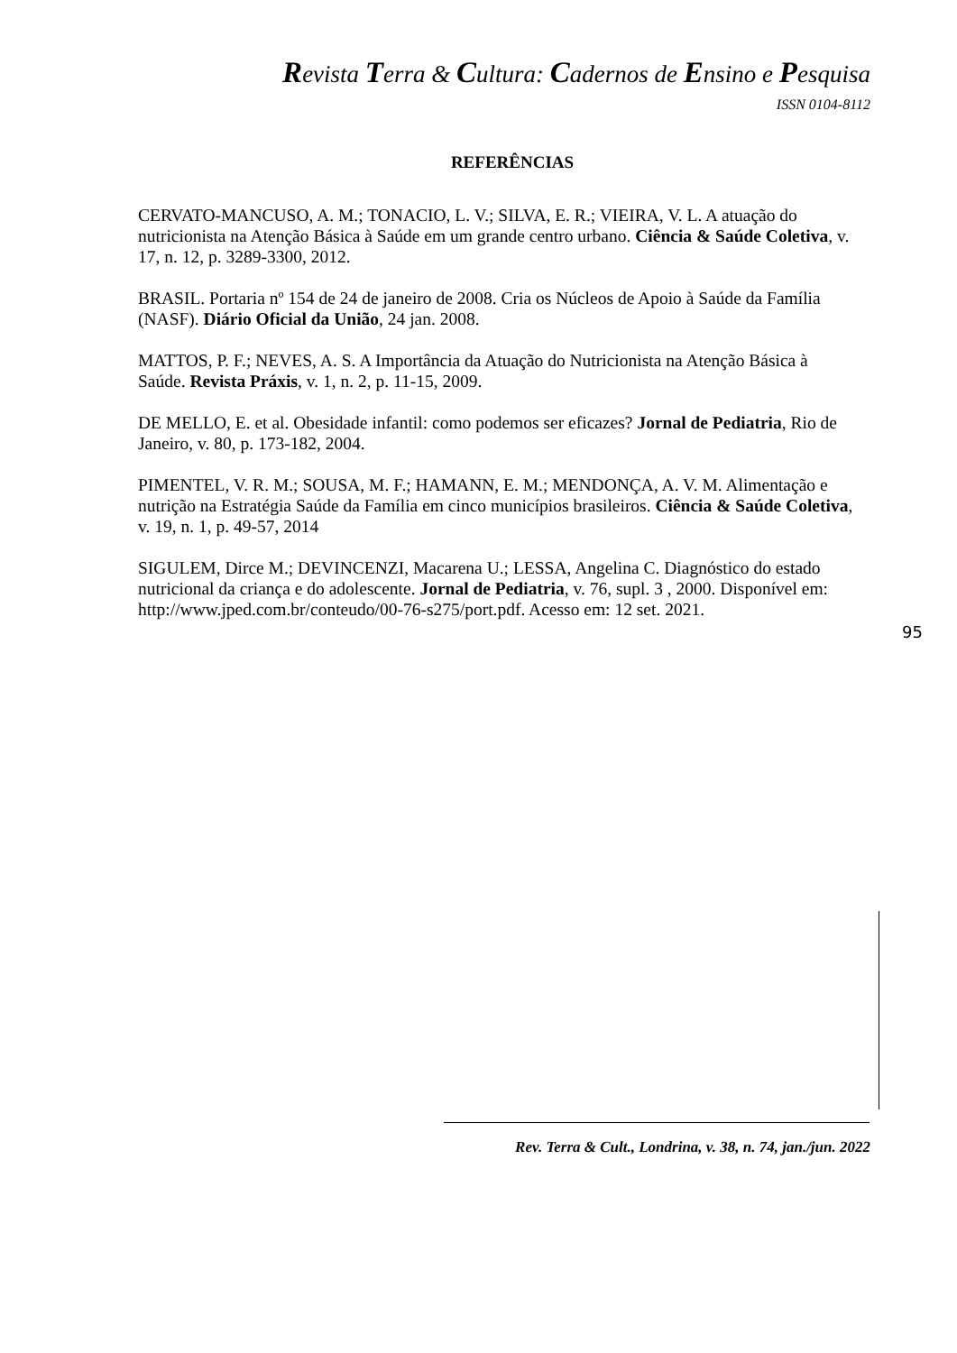Revista Terra & Cultura: Cadernos de Ensino e Pesquisa
ISSN 0104-8112
REFERÊNCIAS
CERVATO-MANCUSO, A. M.; TONACIO, L. V.; SILVA, E. R.; VIEIRA, V. L. A atuação do nutricionista na Atenção Básica à Saúde em um grande centro urbano. Ciência & Saúde Coletiva, v. 17, n. 12, p. 3289-3300, 2012.
BRASIL. Portaria nº 154 de 24 de janeiro de 2008. Cria os Núcleos de Apoio à Saúde da Família (NASF). Diário Oficial da União, 24 jan. 2008.
MATTOS, P. F.; NEVES, A. S. A Importância da Atuação do Nutricionista na Atenção Básica à Saúde. Revista Práxis, v. 1, n. 2, p. 11-15, 2009.
DE MELLO, E. et al. Obesidade infantil: como podemos ser eficazes? Jornal de Pediatria, Rio de Janeiro, v. 80, p. 173-182, 2004.
PIMENTEL, V. R. M.; SOUSA, M. F.; HAMANN, E. M.; MENDONÇA, A. V. M. Alimentação e nutrição na Estratégia Saúde da Família em cinco municípios brasileiros. Ciência & Saúde Coletiva, v. 19, n. 1, p. 49-57, 2014
SIGULEM, Dirce M.; DEVINCENZI, Macarena U.; LESSA, Angelina C. Diagnóstico do estado nutricional da criança e do adolescente. Jornal de Pediatria, v. 76, supl. 3 , 2000. Disponível em: http://www.jped.com.br/conteudo/00-76-s275/port.pdf. Acesso em: 12 set. 2021.
95
Rev. Terra & Cult., Londrina, v. 38, n. 74, jan./jun. 2022